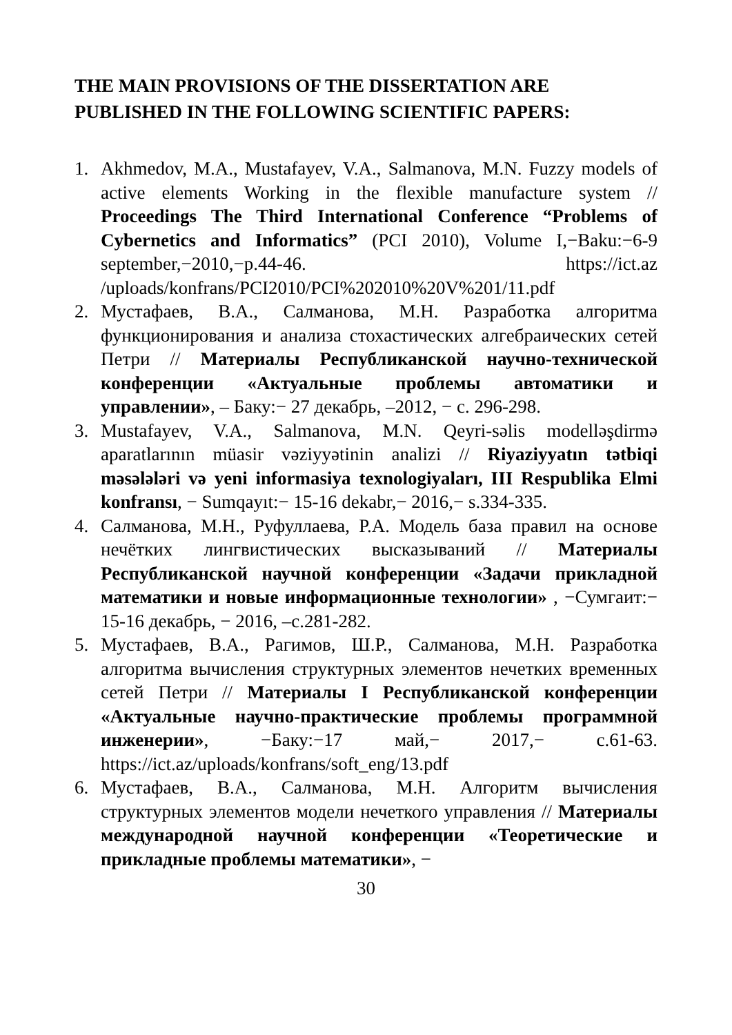THE MAIN PROVISIONS OF THE DISSERTATION ARE PUBLISHED IN THE FOLLOWING SCIENTIFIC PAPERS:
1. Akhmedov, M.A., Mustafayev, V.A., Salmanova, M.N. Fuzzy models of active elements Working in the flexible manufacture system // Proceedings The Third International Conference “Problems of Cybernetics and Informatics” (PCI 2010), Volume I,−Baku:−6-9 september,−2010,−p.44-46. https://ict.az /uploads/konfrans/PCI2010/PCI%202010%20V%201/11.pdf
2. Мустафаев, В.А., Салманова, М.Н. Разработка алгоритма функционирования и анализа стохастических алгебраических сетей Петри // Материалы Республиканской научно-технической конференции «Актуальные проблемы автоматики и управлении», – Баку:− 27 декабрь, –2012, − с. 296-298.
3. Mustafayev, V.A., Salmanova, M.N. Qeyri-səlis modelləşdirmə aparatlarının müasir vəziyyətinin analizi // Riyaziyyatın tətbiqi məsələləri və yeni informasiya texnologiyaları, III Respublika Elmi konfransı, − Sumqayıt:− 15-16 dekabr,− 2016,− s.334-335.
4. Салманова, М.Н., Руфуллаева, Р.А. Модель база правил на основе нечётких лингвистических высказываний // Материалы Республиканской научной конференции «Задачи прикладной математики и новые информационные технологии» , −Сумгаит:− 15-16 декабрь, − 2016, –с.281-282.
5. Мустафаев, В.А., Рагимов, Ш.Р., Салманова, М.Н. Разработка алгоритма вычисления структурных элементов нечетких временных сетей Петри // Материалы I Республиканской конференции «Актуальные научно-практические проблемы программной инженерии», −Баку:−17 май,− 2017,− с.61-63. https://ict.az/uploads/konfrans/soft_eng/13.pdf
6. Мустафаев, В.А., Салманова, М.Н. Алгоритм вычисления структурных элементов модели нечеткого управления // Материалы международной научной конференции «Теоретические и прикладные проблемы математики», −
30